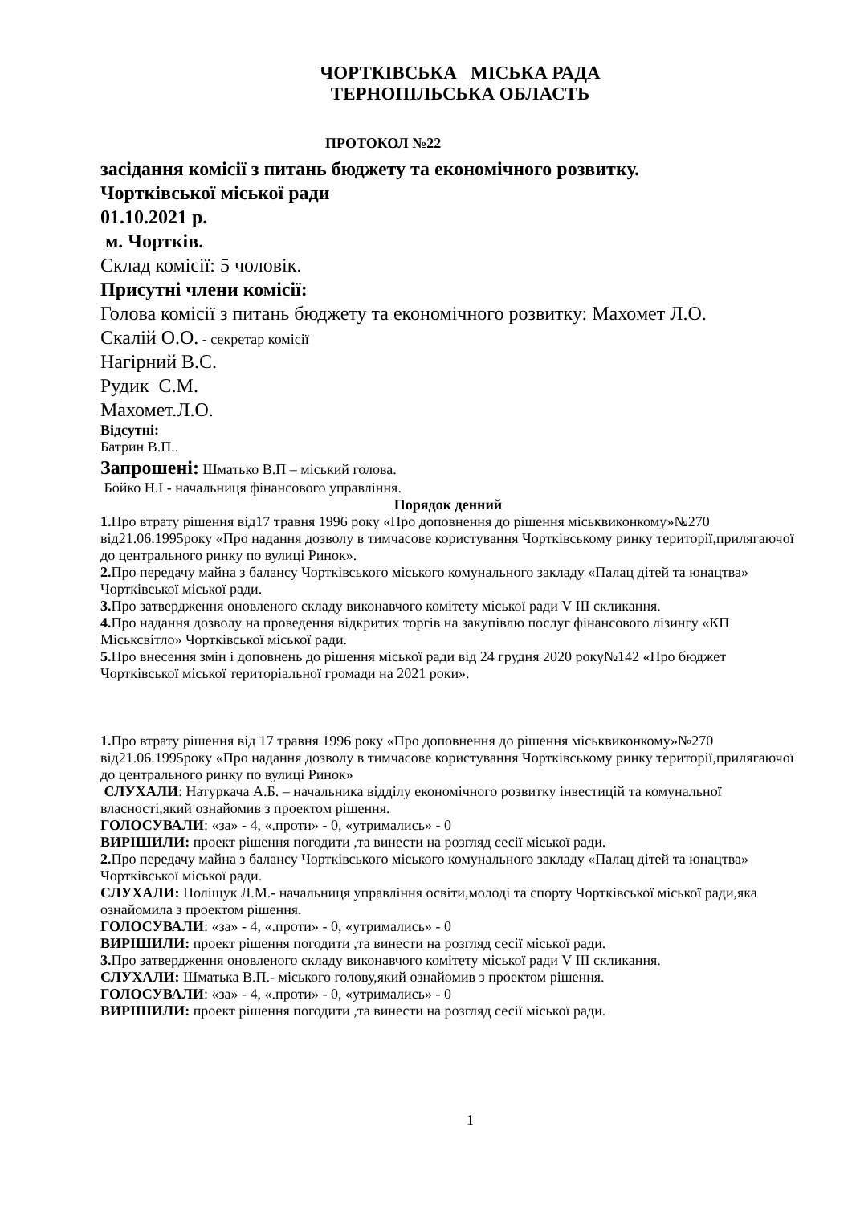ЧОРТКІВСЬКА МІСЬКА РАДА
ТЕРНОПІЛЬСЬКА ОБЛАСТЬ
ПРОТОКОЛ №22
засідання комісії з питань бюджету та економічного розвитку.
Чортківської міської ради
01.10.2021 р.
м. Чортків.
Склад комісії: 5 чоловік.
Присутні члени комісії:
Голова комісії з питань бюджету та економічного розвитку: Махомет Л.О.
Скалій О.О. - секретар комісії
Нагірний В.С.
Рудик С.М.
Махомет.Л.О.
Відсутні:
Батрин В.П..
Запрошені: Шматько В.П – міський голова.
Бойко Н.І - начальниця фінансового управління.
Порядок денний
1. Про втрату рішення від17 травня 1996 року «Про доповнення до рішення міськвиконкому»№270 від21.06.1995року «Про надання дозволу в тимчасове користування Чортківському ринку території,прилягаючої до центрального ринку по вулиці Ринок».
2. Про передачу майна з балансу Чортківського міського комунального закладу «Палац дітей та юнацтва» Чортківської міської ради.
3. Про затвердження оновленого складу виконавчого комітету міської ради V ІІІ скликання.
4. Про надання дозволу на проведення відкритих торгів на закупівлю послуг фінансового лізингу «КП Міськсвітло» Чортківської міської ради.
5. Про внесення змін і доповнень до рішення міської ради від 24 грудня 2020 року№142 «Про бюджет Чортківської міської територіальної громади на 2021 роки».
1. Про втрату рішення від 17 травня 1996 року «Про доповнення до рішення міськвиконкому»№270 від21.06.1995року «Про надання дозволу в тимчасове користування Чортківському ринку території,прилягаючої до центрального ринку по вулиці Ринок»
СЛУХАЛИ: Натуркача А.Б. – начальника відділу економічного розвитку інвестицій та комунальної власності,який ознайомив з проектом рішення.
ГОЛОСУВАЛИ: «за» - 4, «.проти» - 0, «утримались» - 0
ВИРІШИЛИ: проект рішення погодити ,та винести на розгляд сесії міської ради.
2. Про передачу майна з балансу Чортківського міського комунального закладу «Палац дітей та юнацтва» Чортківської міської ради.
СЛУХАЛИ: Поліщук Л.М.- начальниця управління освіти,молоді та спорту Чортківської міської ради,яка ознайомила з проектом рішення.
ГОЛОСУВАЛИ: «за» - 4, «.проти» - 0, «утримались» - 0
ВИРІШИЛИ: проект рішення погодити ,та винести на розгляд сесії міської ради.
3. Про затвердження оновленого складу виконавчого комітету міської ради V ІІІ скликання.
СЛУХАЛИ: Шматька В.П.- міського голову,який ознайомив з проектом рішення.
ГОЛОСУВАЛИ: «за» - 4, «.проти» - 0, «утримались» - 0
ВИРІШИЛИ: проект рішення погодити ,та винести на розгляд сесії міської ради.
1